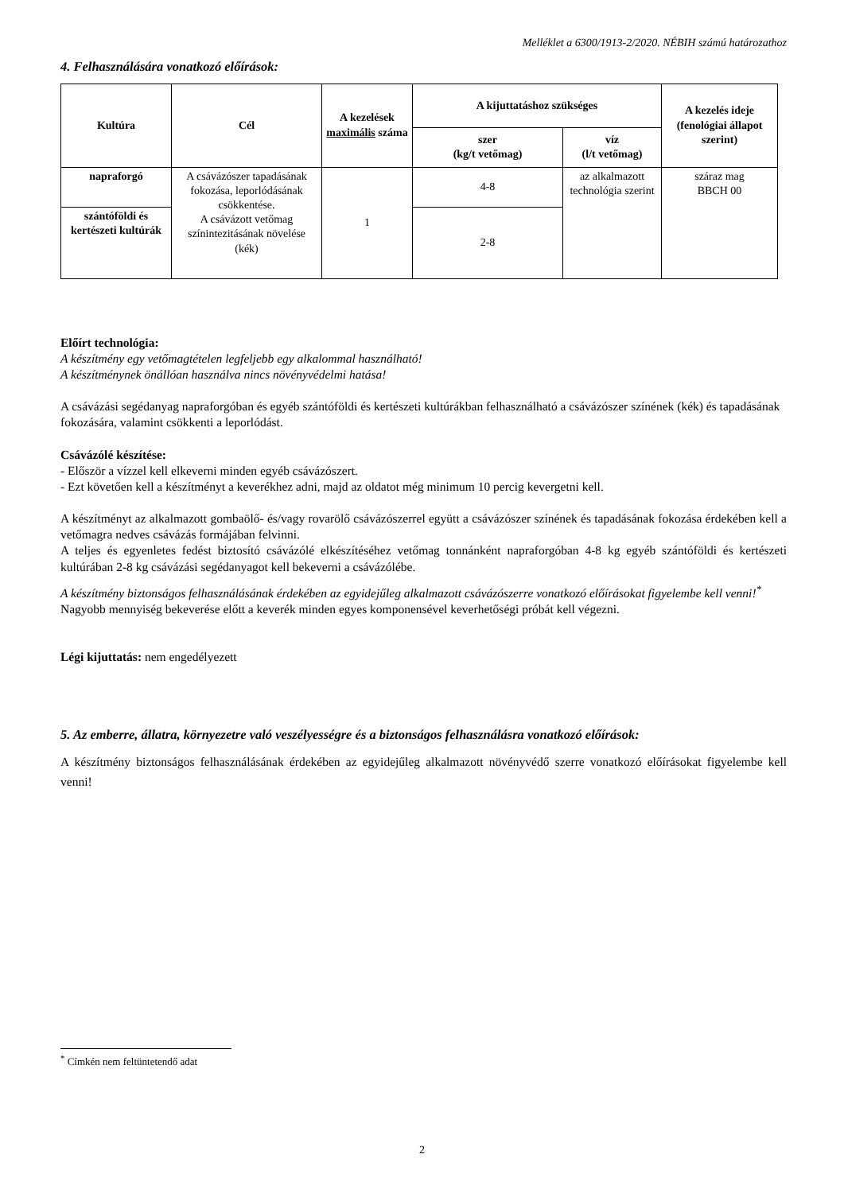Melléklet a 6300/1913-2/2020. NÉBIH számú határozathoz
4. Felhasználására vonatkozó előírások:
| Kultúra | Cél | A kezelések maximális száma | A kijuttatáshoz szükséges | | A kezelés ideje (fenológiai állapot szerint) |
| --- | --- | --- | --- | --- | --- |
| | | | szer (kg/t vetőmag) | víz (l/t vetőmag) | |
| napraforgó | A csávázószer tapadásának fokozása, leporlódásának csökkentése. A csávázott vetőmag színintezitásának növelése (kék) | 1 | 4-8 | az alkalmazott technológia szerint | száraz mag BBCH 00 |
| szántóföldi és kertészeti kultúrák | | | 2-8 | | |
Előírt technológia:
A készítmény egy vetőmagtételen legfeljebb egy alkalommal használható!
A készítménynek önállóan használva nincs növényvédelmi hatása!
A csávázási segédanyag napraforgóban és egyéb szántóföldi és kertészeti kultúrákban felhasználható a csávázószer színének (kék) és tapadásának fokozására, valamint csökkenti a leporlódást.
Csávázólé készítése:
- Először a vízzel kell elkeverni minden egyéb csávázószert.
- Ezt követően kell a készítményt a keverékhez adni, majd az oldatot még minimum 10 percig kevergetni kell.
A készítményt az alkalmazott gombaölő- és/vagy rovarölő csávázószerrel együtt a csávázószer színének és tapadásának fokozása érdekében kell a vetőmagra nedves csávázás formájában felvinni.
A teljes és egyenletes fedést biztosító csávázólé elkészítéséhez vetőmag tonnánként napraforgóban 4-8 kg egyéb szántóföldi és kertészeti kultúrában 2-8 kg csávázási segédanyagot kell bekeverni a csávázólébe.
A készítmény biztonságos felhasználásának érdekében az egyidejűleg alkalmazott csávázószerre vonatkozó előírásokat figyelembe kell venni!<sup>*</sup>
Nagyobb mennyiség bekeverése előtt a keverék minden egyes komponensével keverhetőségi próbát kell végezni.
Légi kijuttatás: nem engedélyezett
5. Az emberre, állatra, környezetre való veszélyességre és a biztonságos felhasználásra vonatkozó előírások:
A készítmény biztonságos felhasználásának érdekében az egyidejűleg alkalmazott növényvédő szerre vonatkozó előírásokat figyelembe kell venni!
<sup>*</sup> Címkén nem feltüntetendő adat
2